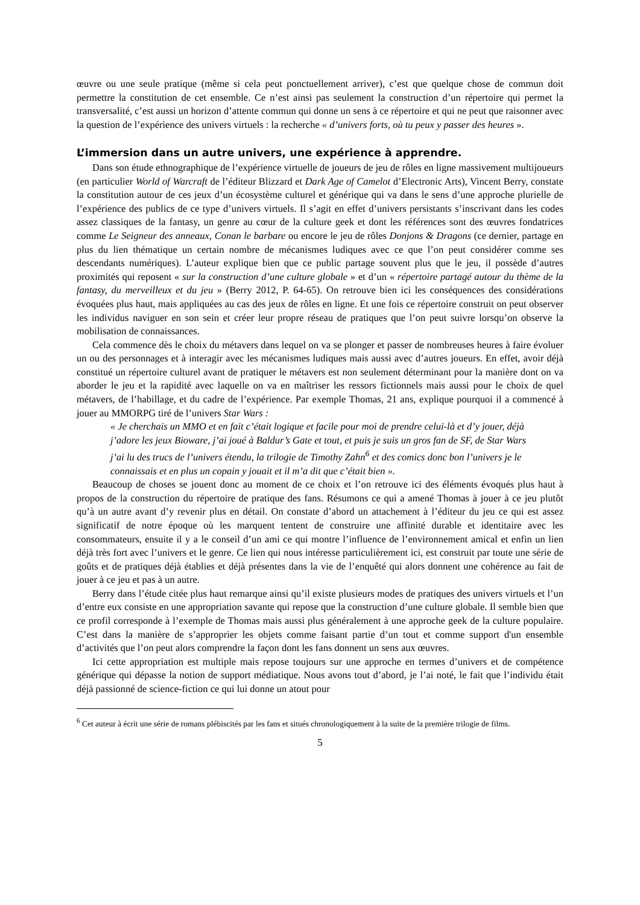œuvre ou une seule pratique (même si cela peut ponctuellement arriver), c’est que quelque chose de commun doit permettre la constitution de cet ensemble. Ce n’est ainsi pas seulement la construction d’un répertoire qui permet la transversalité, c’est aussi un horizon d’attente commun qui donne un sens à ce répertoire et qui ne peut que raisonner avec la question de l’expérience des univers virtuels : la recherche « d’univers forts, où tu peux y passer des heures ».
L’immersion dans un autre univers, une expérience à apprendre.
Dans son étude ethnographique de l’expérience virtuelle de joueurs de jeu de rôles en ligne massivement multijoueurs (en particulier World of Warcraft de l’éditeur Blizzard et Dark Age of Camelot d’Electronic Arts), Vincent Berry, constate la constitution autour de ces jeux d’un écosystème culturel et générique qui va dans le sens d’une approche plurielle de l’expérience des publics de ce type d’univers virtuels. Il s’agit en effet d’univers persistants s’inscrivant dans les codes assez classiques de la fantasy, un genre au cœur de la culture geek et dont les références sont des œuvres fondatrices comme Le Seigneur des anneaux, Conan le barbare ou encore le jeu de rôles Donjons & Dragons (ce dernier, partage en plus du lien thématique un certain nombre de mécanismes ludiques avec ce que l’on peut considérer comme ses descendants numériques). L’auteur explique bien que ce public partage souvent plus que le jeu, il possède d’autres proximités qui reposent « sur la construction d’une culture globale » et d’un « répertoire partagé autour du thème de la fantasy, du merveilleux et du jeu » (Berry 2012, P. 64-65). On retrouve bien ici les conséquences des considérations évoquées plus haut, mais appliquées au cas des jeux de rôles en ligne. Et une fois ce répertoire construit on peut observer les individus naviguer en son sein et créer leur propre réseau de pratiques que l’on peut suivre lorsqu’on observe la mobilisation de connaissances.
Cela commence dès le choix du métavers dans lequel on va se plonger et passer de nombreuses heures à faire évoluer un ou des personnages et à interagir avec les mécanismes ludiques mais aussi avec d’autres joueurs. En effet, avoir déjà constitué un répertoire culturel avant de pratiquer le métavers est non seulement déterminant pour la manière dont on va aborder le jeu et la rapidité avec laquelle on va en maîtriser les ressors fictionnels mais aussi pour le choix de quel métavers, de l’habillage, et du cadre de l’expérience. Par exemple Thomas, 21 ans, explique pourquoi il a commencé à jouer au MMORPG tiré de l’univers Star Wars :
« Je cherchais un MMO et en fait c’était logique et facile pour moi de prendre celui-là et d’y jouer, déjà j’adore les jeux Bioware, j’ai joué à Baldur’s Gate et tout, et puis je suis un gros fan de SF, de Star Wars j’ai lu des trucs de l’univers étendu, la trilogie de Timothy Zahn<sup>6</sup> et des comics donc bon l’univers je le connaissais et en plus un copain y jouait et il m’a dit que c’était bien ».
Beaucoup de choses se jouent donc au moment de ce choix et l’on retrouve ici des éléments évoqués plus haut à propos de la construction du répertoire de pratique des fans. Résumons ce qui a amené Thomas à jouer à ce jeu plutôt qu’à un autre avant d’y revenir plus en détail. On constate d’abord un attachement à l’éditeur du jeu ce qui est assez significatif de notre époque où les marquent tentent de construire une affinité durable et identitaire avec les consommateurs, ensuite il y a le conseil d’un ami ce qui montre l’influence de l’environnement amical et enfin un lien déjà très fort avec l’univers et le genre. Ce lien qui nous intéresse particulièrement ici, est construit par toute une série de goûts et de pratiques déjà établies et déjà présentes dans la vie de l’enquêté qui alors donnent une cohérence au fait de jouer à ce jeu et pas à un autre.
Berry dans l’étude citée plus haut remarque ainsi qu’il existe plusieurs modes de pratiques des univers virtuels et l’un d’entre eux consiste en une appropriation savante qui repose que la construction d’une culture globale. Il semble bien que ce profil corresponde à l’exemple de Thomas mais aussi plus généralement à une approche geek de la culture populaire. C’est dans la manière de s’approprier les objets comme faisant partie d’un tout et comme support d'un ensemble d’activités que l’on peut alors comprendre la façon dont les fans donnent un sens aux œuvres.
Ici cette appropriation est multiple mais repose toujours sur une approche en termes d’univers et de compétence générique qui dépasse la notion de support médiatique. Nous avons tout d’abord, je l’ai noté, le fait que l’individu était déjà passionné de science-fiction ce qui lui donne un atout pour
<sup>6</sup> Cet auteur à écrit une série de romans plébiscités par les fans et situés chronologiquement à la suite de la première trilogie de films.
5